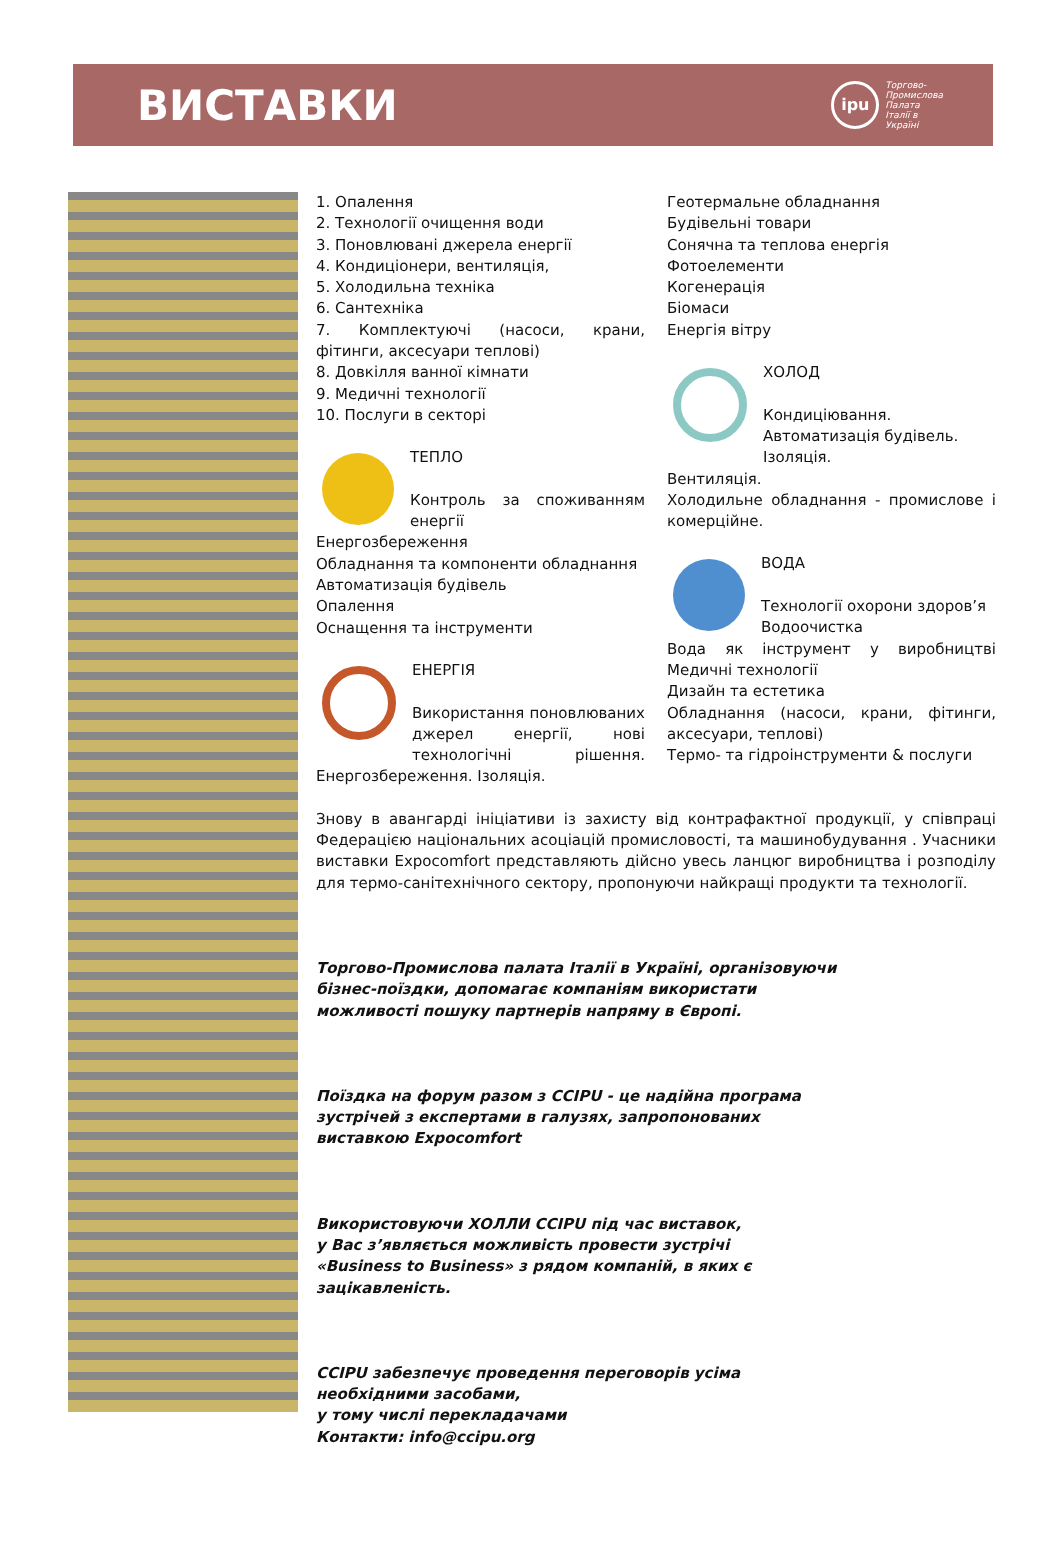ВИСТАВКИ
ipu
Торгово-
Промислова
Палата
Італії в
Україні
1. Опалення
2. Технології очищення води
3. Поновлювані джерела енергії
4. Кондиціонери, вентиляція,
5. Холодильна техніка
6. Сантехніка
7. Комплектуючі (насоси, крани, фітинги, аксесуари теплові)
8. Довкілля ванної кімнати
9. Медичні технології
10. Послуги в секторі
ТЕПЛО
Контроль за споживанням енергії
Енергозбереження
Обладнання та компоненти обладнання
Автоматизація будівель
Опалення
Оснащення та інструменти
ЕНЕРГІЯ
Використання поновлюваних джерел енергії, нові технологічні рішення. Енергозбереження. Ізоляція.
Геотермальне обладнання
Будівельні товари
Сонячна та теплова енергія
Фотоелементи
Когенерація
Біомаси
Енергія вітру
ХОЛОД
Кондиціювання.
Автоматизація будівель.
Ізоляція.
Вентиляція.
Холодильне обладнання - промислове і комерційне.
ВОДА
Технології охорони здоров’я
Водоочистка
Вода як інструмент у виробництві Медичні технології
Дизайн та естетика
Обладнання (насоси, крани, фітинги, аксесуари, теплові)
Термо- та гідроінструменти & послуги
Знову в авангарді ініціативи із захисту від контрафактної продукції, у співпраці Федерацією національних асоціацій промисловості, та машинобудування . Учасники виставки Expocomfort представляють дійсно увесь ланцюг виробництва і розподілу для термо-санітехнічного сектору, пропонуючи найкращі продукти та технології.
Торгово-Промислова палата Італії в Україні, організовуючи бізнес-поїздки, допомагає компаніям використати можливості пошуку партнерів напряму в Європі.
Поїздка на форум разом з CCIPU - це надійна програма зустрічей з експертами в галузях, запропонованих виставкою Expocomfort
Використовуючи ХОЛЛИ CCIPU під час виставок, у Вас з’являється можливість провести зустрічі «Business to Business» з рядом компаній, в яких є зацікавленість.
CCIPU забезпечує проведення переговорів усіма необхідними засобами,
у тому числі перекладачами
Контакти: info@ccipu.org